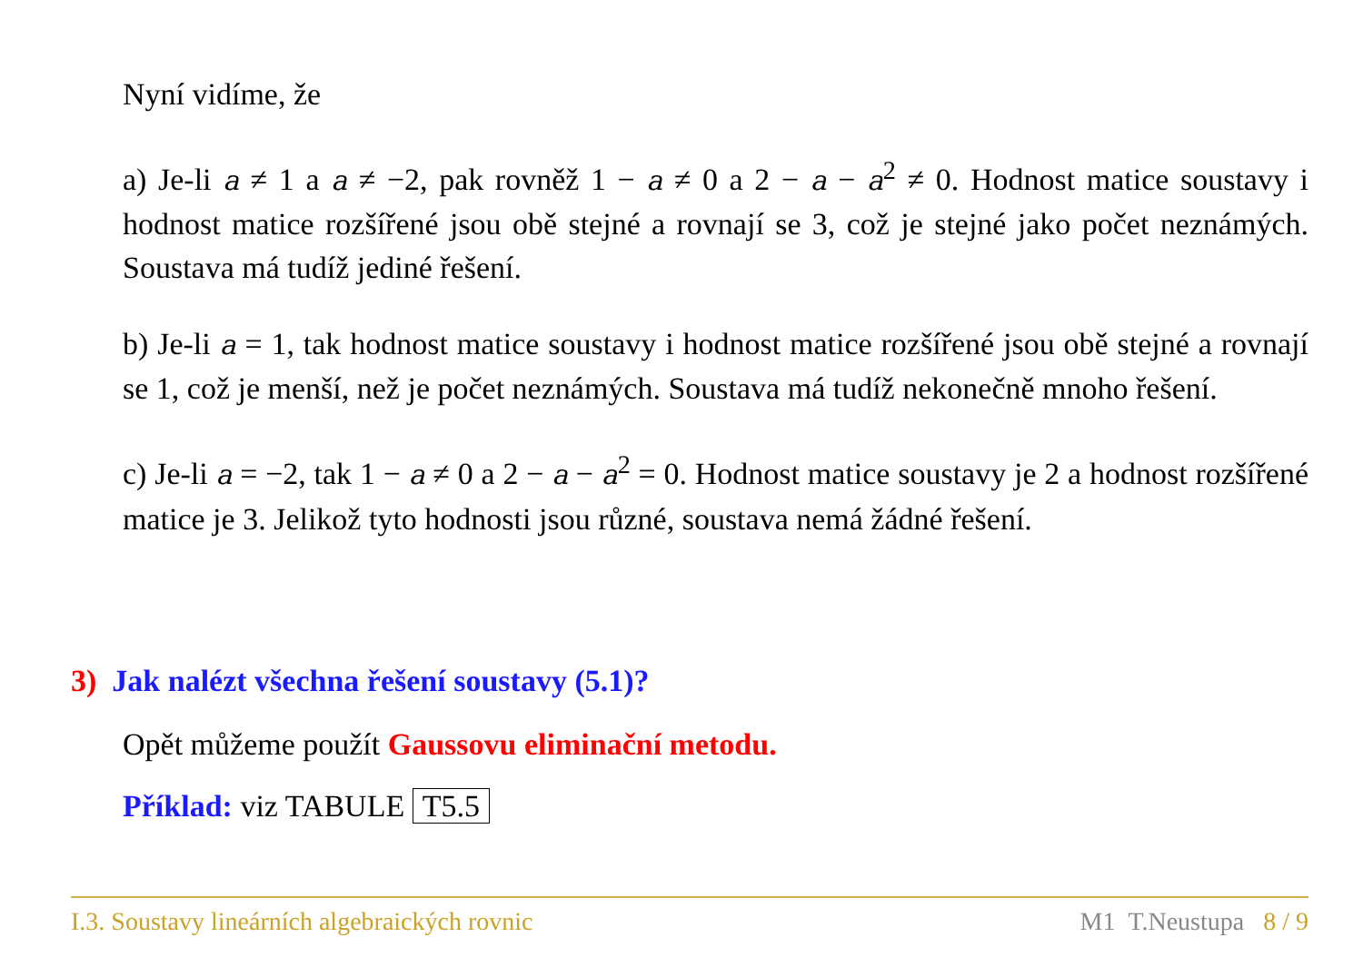Nyní vidíme, že
a) Je-li a ≠ 1 a a ≠ −2, pak rovněž 1 − a ≠ 0 a 2 − a − a<sup>2</sup> ≠ 0. Hodnost matice soustavy i hodnost matice rozšířené jsou obě stejné a rovnají se 3, což je stejné jako počet neznámých. Soustava má tudíž jediné řešení.
b) Je-li a = 1, tak hodnost matice soustavy i hodnost matice rozšířené jsou obě stejné a rovnají se 1, což je menší, než je počet neznámých. Soustava má tudíž nekonečně mnoho řešení.
c) Je-li a = −2, tak 1 − a ≠ 0 a 2 − a − a<sup>2</sup> = 0. Hodnost matice soustavy je 2 a hodnost rozšířené matice je 3. Jelikož tyto hodnosti jsou různé, soustava nemá žádné řešení.
3) Jak nalézt všechna řešení soustavy (5.1)?
Opět můžeme použít Gaussovu eliminační metodu.
Příklad: viz TABULE T5.5
I.3. Soustavy lineárních algebraických rovnic M1 T.Neustupa 8 / 9